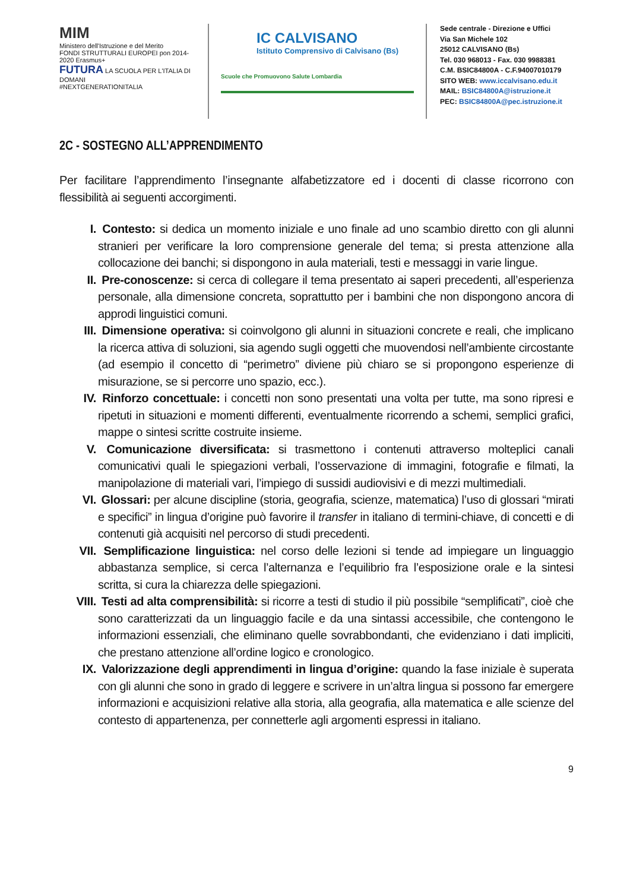MIM
Ministero dell'Istruzione e del Merito
FONDI STRUTTURALI EUROPEI pon 2014-2020 Erasmus+
FUTURA LA SCUOLA PER L'ITALIA DI DOMANI
#NEXTGENERATIONITALIA
IC CALVISANO
Istituto Comprensivo di Calvisano (Bs)
Scuole che Promuovono Salute Lombardia
Sede centrale - Direzione e Uffici
Via San Michele 102
25012 CALVISANO (Bs)
Tel. 030 968013 - Fax. 030 9988381
C.M. BSIC84800A - C.F.94007010179
SITO WEB: www.iccalvisano.edu.it
MAIL: BSIC84800A@istruzione.it
PEC: BSIC84800A@pec.istruzione.it
2C - SOSTEGNO ALL’APPRENDIMENTO
Per facilitare l’apprendimento l’insegnante alfabetizzatore ed i docenti di classe ricorrono con flessibilità ai seguenti accorgimenti.
I. Contesto: si dedica un momento iniziale e uno finale ad uno scambio diretto con gli alunni stranieri per verificare la loro comprensione generale del tema; si presta attenzione alla collocazione dei banchi; si dispongono in aula materiali, testi e messaggi in varie lingue.
II. Pre-conoscenze: si cerca di collegare il tema presentato ai saperi precedenti, all’esperienza personale, alla dimensione concreta, soprattutto per i bambini che non dispongono ancora di approdi linguistici comuni.
III. Dimensione operativa: si coinvolgono gli alunni in situazioni concrete e reali, che implicano la ricerca attiva di soluzioni, sia agendo sugli oggetti che muovendosi nell’ambiente circostante (ad esempio il concetto di “perimetro” diviene più chiaro se si propongono esperienze di misurazione, se si percorre uno spazio, ecc.).
IV. Rinforzo concettuale: i concetti non sono presentati una volta per tutte, ma sono ripresi e ripetuti in situazioni e momenti differenti, eventualmente ricorrendo a schemi, semplici grafici, mappe o sintesi scritte costruite insieme.
V. Comunicazione diversificata: si trasmettono i contenuti attraverso molteplici canali comunicativi quali le spiegazioni verbali, l’osservazione di immagini, fotografie e filmati, la manipolazione di materiali vari, l’impiego di sussidi audiovisivi e di mezzi multimediali.
VI. Glossari: per alcune discipline (storia, geografia, scienze, matematica) l’uso di glossari “mirati e specifici” in lingua d’origine può favorire il transfer in italiano di termini-chiave, di concetti e di contenuti già acquisiti nel percorso di studi precedenti.
VII. Semplificazione linguistica: nel corso delle lezioni si tende ad impiegare un linguaggio abbastanza semplice, si cerca l’alternanza e l’equilibrio fra l’esposizione orale e la sintesi scritta, si cura la chiarezza delle spiegazioni.
VIII. Testi ad alta comprensibilità: si ricorre a testi di studio il più possibile “semplificati”, cioè che sono caratterizzati da un linguaggio facile e da una sintassi accessibile, che contengono le informazioni essenziali, che eliminano quelle sovrabbondanti, che evidenziano i dati impliciti, che prestano attenzione all’ordine logico e cronologico.
IX. Valorizzazione degli apprendimenti in lingua d’origine: quando la fase iniziale è superata con gli alunni che sono in grado di leggere e scrivere in un’altra lingua si possono far emergere informazioni e acquisizioni relative alla storia, alla geografia, alla matematica e alle scienze del contesto di appartenenza, per connetterle agli argomenti espressi in italiano.
9